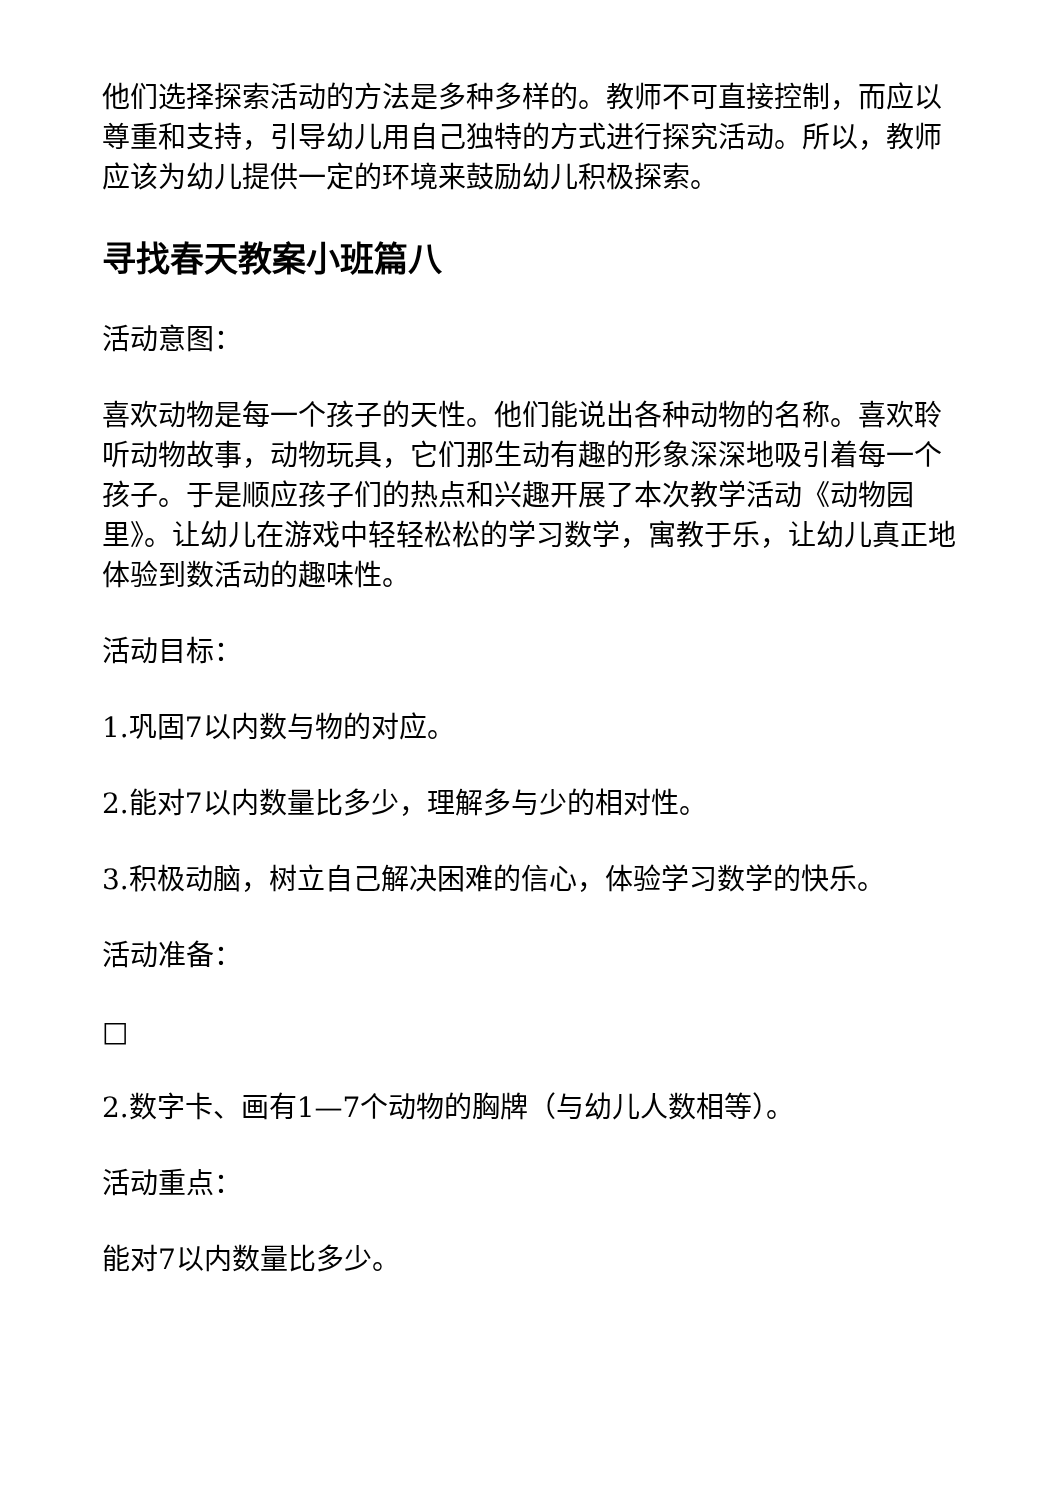他们选择探索活动的方法是多种多样的。教师不可直接控制，而应以尊重和支持，引导幼儿用自己独特的方式进行探究活动。所以，教师应该为幼儿提供一定的环境来鼓励幼儿积极探索。
寻找春天教案小班篇八
活动意图：
喜欢动物是每一个孩子的天性。他们能说出各种动物的名称。喜欢聆听动物故事，动物玩具，它们那生动有趣的形象深深地吸引着每一个孩子。于是顺应孩子们的热点和兴趣开展了本次教学活动《动物园里》。让幼儿在游戏中轻轻松松的学习数学，寓教于乐，让幼儿真正地体验到数活动的趣味性。
活动目标：
1.巩固7以内数与物的对应。
2.能对7以内数量比多少，理解多与少的相对性。
3.积极动脑，树立自己解决困难的信心，体验学习数学的快乐。
活动准备：
□
2.数字卡、画有1—7个动物的胸牌（与幼儿人数相等）。
活动重点：
能对7以内数量比多少。